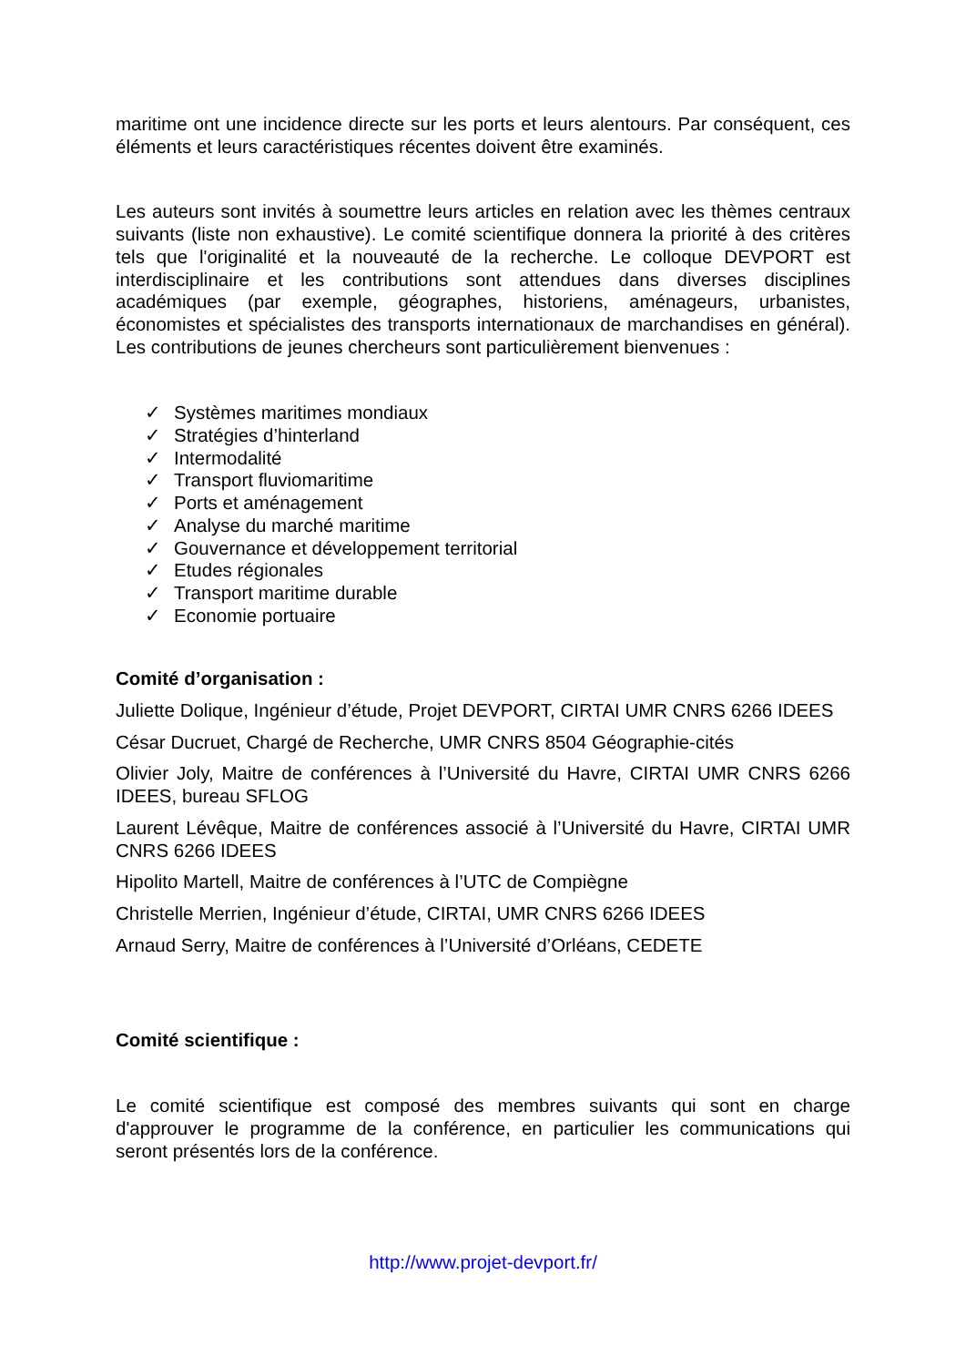maritime ont une incidence directe sur les ports et leurs alentours. Par conséquent, ces éléments et leurs caractéristiques récentes doivent être examinés.
Les auteurs sont invités à soumettre leurs articles en relation avec les thèmes centraux suivants (liste non exhaustive). Le comité scientifique donnera la priorité à des critères tels que l'originalité et la nouveauté de la recherche. Le colloque DEVPORT est interdisciplinaire et les contributions sont attendues dans diverses disciplines académiques (par exemple, géographes, historiens, aménageurs, urbanistes, économistes et spécialistes des transports internationaux de marchandises en général). Les contributions de jeunes chercheurs sont particulièrement bienvenues :
✓ Systèmes maritimes mondiaux
✓ Stratégies d’hinterland
✓ Intermodalité
✓ Transport fluviomaritime
✓ Ports et aménagement
✓ Analyse du marché maritime
✓ Gouvernance et développement territorial
✓ Etudes régionales
✓ Transport maritime durable
✓ Economie portuaire
Comité d’organisation :
Juliette Dolique, Ingénieur d’étude, Projet DEVPORT, CIRTAI UMR CNRS 6266 IDEES
César Ducruet, Chargé de Recherche, UMR CNRS 8504 Géographie-cités
Olivier Joly, Maitre de conférences à l’Université du Havre, CIRTAI UMR CNRS 6266 IDEES, bureau SFLOG
Laurent Lévêque, Maitre de conférences associé à l’Université du Havre, CIRTAI UMR CNRS 6266 IDEES
Hipolito Martell, Maitre de conférences à l’UTC de Compiègne
Christelle Merrien, Ingénieur d’étude, CIRTAI, UMR CNRS 6266 IDEES
Arnaud Serry, Maitre de conférences à l’Université d’Orléans, CEDETE
Comité scientifique :
Le comité scientifique est composé des membres suivants qui sont en charge d'approuver le programme de la conférence, en particulier les communications qui seront présentés lors de la conférence.
http://www.projet-devport.fr/